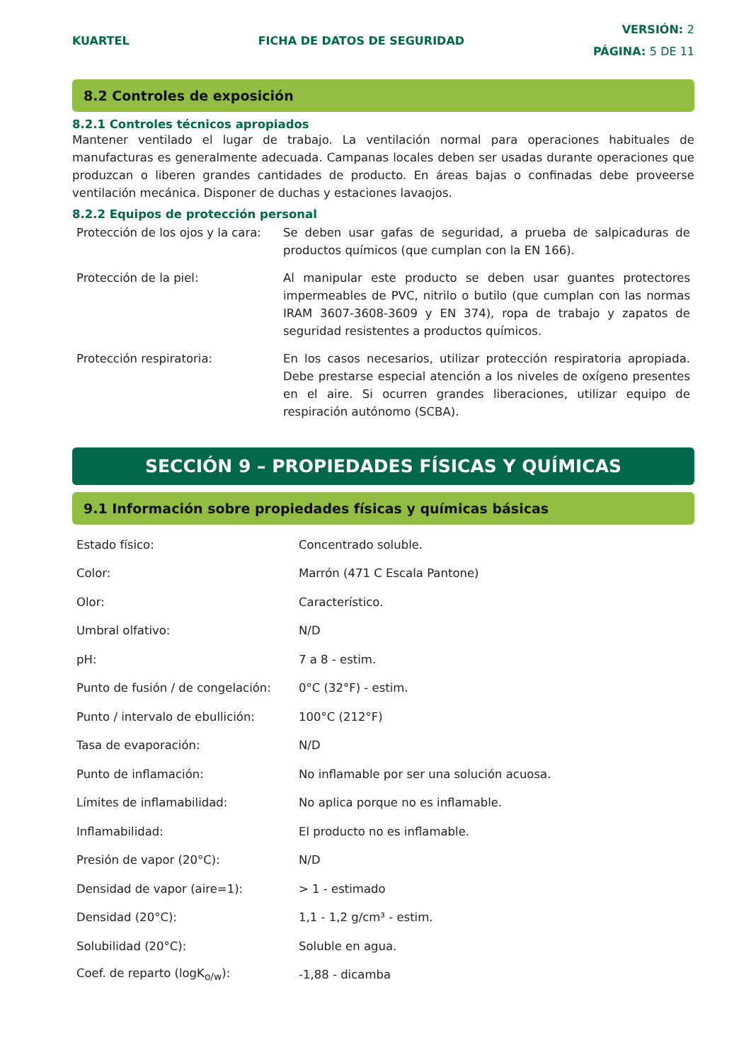KUARTEL FICHA DE DATOS DE SEGURIDAD
VERSIÓN: 2
PÁGINA: 5 DE 11
8.2 Controles de exposición
8.2.1 Controles técnicos apropiados
Mantener ventilado el lugar de trabajo. La ventilación normal para operaciones habituales de manufacturas es generalmente adecuada. Campanas locales deben ser usadas durante operaciones que produzcan o liberen grandes cantidades de producto. En áreas bajas o confinadas debe proveerse ventilación mecánica. Disponer de duchas y estaciones lavaojos.
8.2.2 Equipos de protección personal
| Protección de los ojos y la cara: | Se deben usar gafas de seguridad, a prueba de salpicaduras de productos químicos (que cumplan con la EN 166). |
| Protección de la piel: | Al manipular este producto se deben usar guantes protectores impermeables de PVC, nitrilo o butilo (que cumplan con las normas IRAM 3607-3608-3609 y EN 374), ropa de trabajo y zapatos de seguridad resistentes a productos químicos. |
| Protección respiratoria: | En los casos necesarios, utilizar protección respiratoria apropiada. Debe prestarse especial atención a los niveles de oxígeno presentes en el aire. Si ocurren grandes liberaciones, utilizar equipo de respiración autónomo (SCBA). |
SECCIÓN 9 – PROPIEDADES FÍSICAS Y QUÍMICAS
9.1 Información sobre propiedades físicas y químicas básicas
| Estado físico: | Concentrado soluble. |
| Color: | Marrón (471 C Escala Pantone) |
| Olor: | Característico. |
| Umbral olfativo: | N/D |
| pH: | 7 a 8 - estim. |
| Punto de fusión / de congelación: | 0°C (32°F) - estim. |
| Punto / intervalo de ebullición: | 100°C (212°F) |
| Tasa de evaporación: | N/D |
| Punto de inflamación: | No inflamable por ser una solución acuosa. |
| Límites de inflamabilidad: | No aplica porque no es inflamable. |
| Inflamabilidad: | El producto no es inflamable. |
| Presión de vapor (20°C): | N/D |
| Densidad de vapor (aire=1): | > 1 - estimado |
| Densidad (20°C): | 1,1 - 1,2 g/cm³ - estim. |
| Solubilidad (20°C): | Soluble en agua. |
| Coef. de reparto (logK<sub>o/w</sub>): | -1,88 - dicamba |